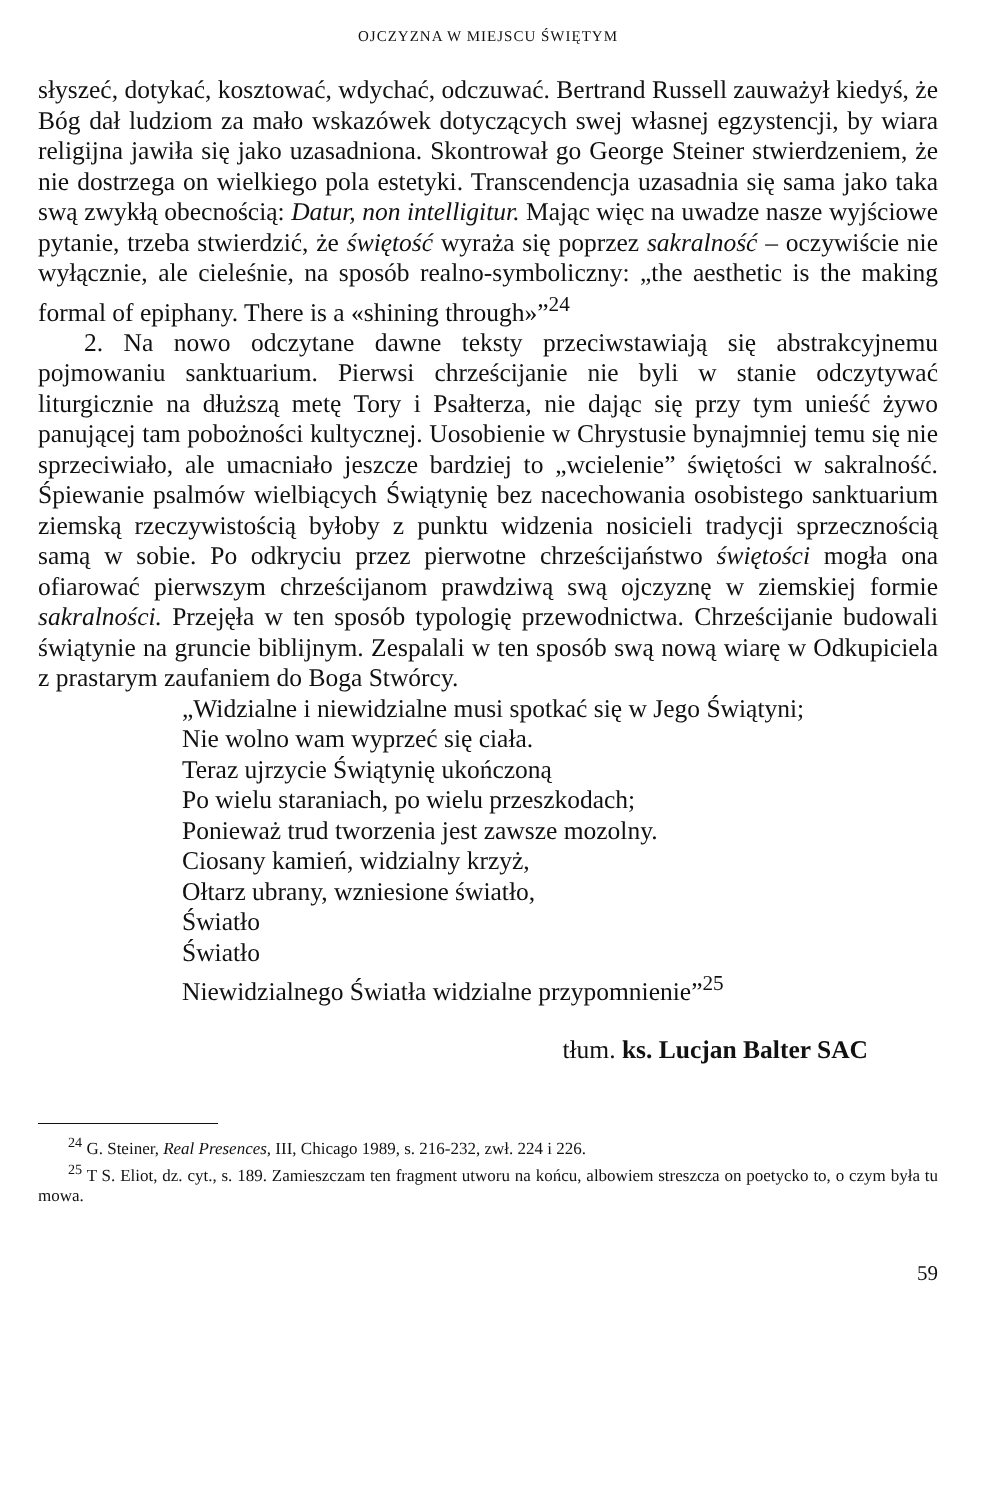OJCZYZNA W MIEJSCU ŚWIĘTYM
słyszeć, dotykać, kosztować, wdychać, odczuwać. Bertrand Russell zauważył kiedyś, że Bóg dał ludziom za mało wskazówek dotyczących swej własnej egzystencji, by wiara religijna jawiła się jako uzasadniona. Skontrował go George Steiner stwierdzeniem, że nie dostrzega on wielkiego pola estetyki. Transcendencja uzasadnia się sama jako taka swą zwykłą obecnością: Datur, non intelligitur. Mając więc na uwadze nasze wyjściowe pytanie, trzeba stwierdzić, że świętość wyraża się poprzez sakralność – oczywiście nie wyłącznie, ale cieleśnie, na sposób realno-symboliczny: „the aesthetic is the making formal of epiphany. There is a «shining through»”<sup>24</sup>
2. Na nowo odczytane dawne teksty przeciwstawiają się abstrakcyjnemu pojmowaniu sanktuarium. Pierwsi chrześcijanie nie byli w stanie odczytywać liturgicznie na dłuższą metę Tory i Psałterza, nie dając się przy tym unieść żywo panującej tam pobożności kultycznej. Uosobienie w Chrystusie bynajmniej temu się nie sprzeciwiało, ale umacniało jeszcze bardziej to „wcielenie” świętości w sakralność. Śpiewanie psalmów wielbiących Świątynię bez nacechowania osobistego sanktuarium ziemską rzeczywistością byłoby z punktu widzenia nosicieli tradycji sprzecznością samą w sobie. Po odkryciu przez pierwotne chrześcijaństwo świętości mogła ona ofiarować pierwszym chrześcijanom prawdziwą swą ojczyznę w ziemskiej formie sakralności. Przejęła w ten sposób typologię przewodnictwa. Chrześcijanie budowali świątynie na gruncie biblijnym. Zespalali w ten sposób swą nową wiarę w Odkupiciela z prastarym zaufaniem do Boga Stwórcy.
„Widzialne i niewidzialne musi spotkać się w Jego Świątyni;
Nie wolno wam wyprzeć się ciała.
Teraz ujrzycie Świątynię ukończoną
Po wielu staraniach, po wielu przeszkodach;
Ponieważ trud tworzenia jest zawsze mozolny.
Ciosany kamień, widzialny krzyż,
Ołtarz ubrany, wzniesione światło,
Światło
Światło
Niewidzialnego Światła widzialne przypomnienie”<sup>25</sup>
tłum. ks. Lucjan Balter SAC
<sup>24</sup> G. Steiner, Real Presences, III, Chicago 1989, s. 216-232, zwł. 224 i 226.
<sup>25</sup> T S. Eliot, dz. cyt., s. 189. Zamieszczam ten fragment utworu na końcu, albowiem streszcza on poetycko to, o czym była tu mowa.
59